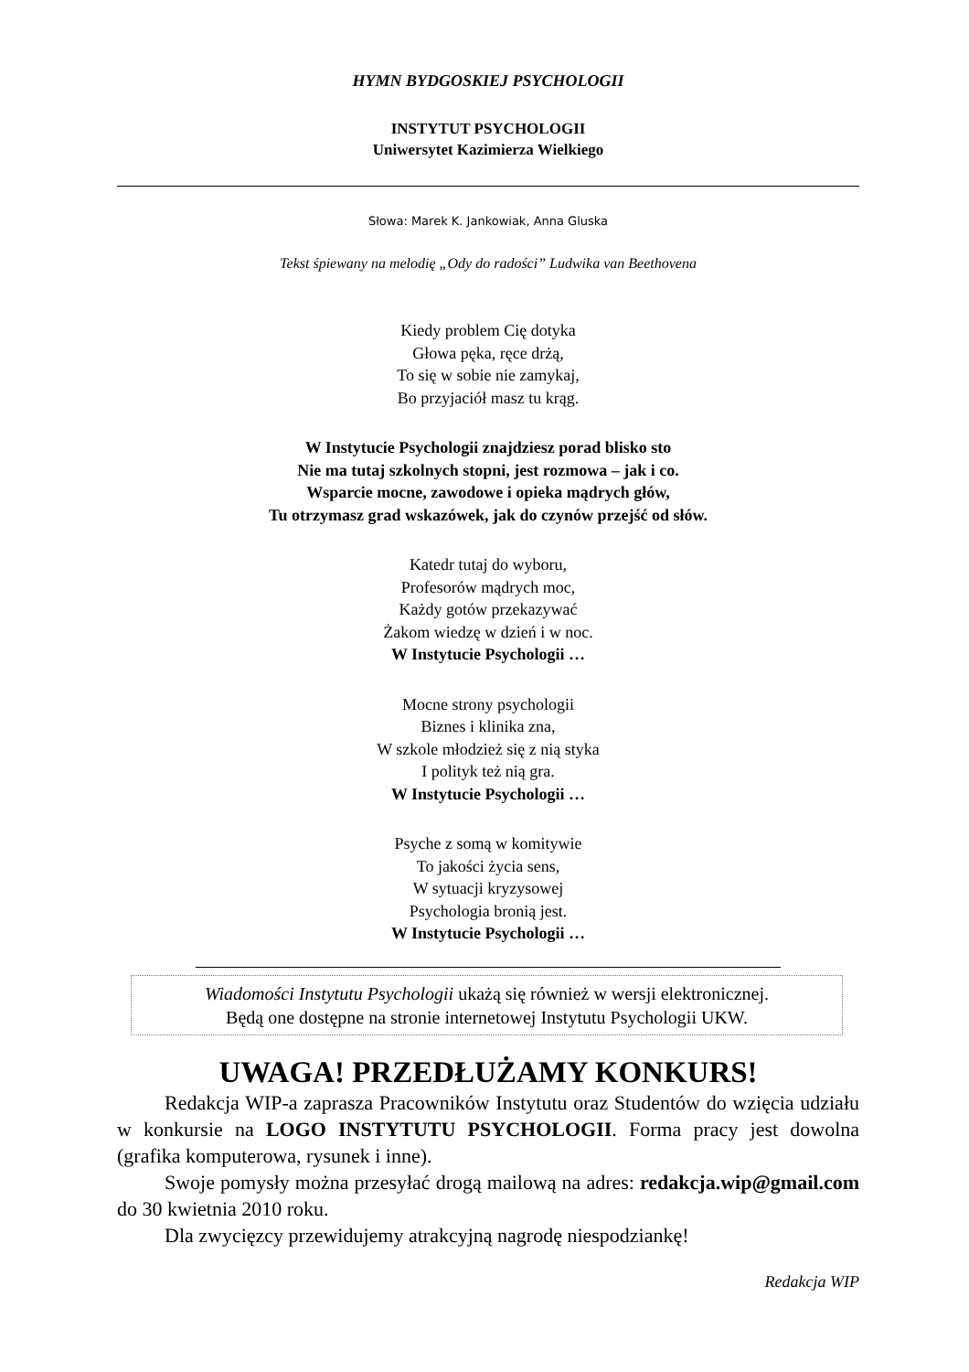HYMN BYDGOSKIEJ PSYCHOLOGII
INSTYTUT PSYCHOLOGII
Uniwersytet Kazimierza Wielkiego
Słowa: Marek K. Jankowiak, Anna Gluska
Tekst śpiewany na melodię „Ody do radości” Ludwika van Beethovena
Kiedy problem Cię dotyka
Głowa pęka, ręce drżą,
To się w sobie nie zamykaj,
Bo przyjaciół masz tu krąg.
W Instytucie Psychologii znajdziesz porad blisko sto
Nie ma tutaj szkolnych stopni, jest rozmowa – jak i co.
Wsparcie mocne, zawodowe i opieka mądrych głów,
Tu otrzymasz grad wskazówek, jak do czynów przejść od słów.
Katedr tutaj do wyboru,
Profesorów mądrych moc,
Każdy gotów przekazywać
Żakom wiedzę w dzień i w noc.
W Instytucie Psychologii …
Mocne strony psychologii
Biznes i klinika zna,
W szkole młodzież się z nią styka
I polityk też nią gra.
W Instytucie Psychologii …
Psyche z somą w komitywie
To jakości życia sens,
W sytuacji kryzysowej
Psychologia bronią jest.
W Instytucie Psychologii …
Wiadomości Instytutu Psychologii ukażą się również w wersji elektronicznej.
Będą one dostępne na stronie internetowej Instytutu Psychologii UKW.
UWAGA! PRZEDŁUŻAMY KONKURS!
Redakcja WIP-a zaprasza Pracowników Instytutu oraz Studentów do wzięcia udziału w konkursie na LOGO INSTYTUTU PSYCHOLOGII. Forma pracy jest dowolna (grafika komputerowa, rysunek i inne).
Swoje pomysły można przesyłać drogą mailową na adres: redakcja.wip@gmail.com do 30 kwietnia 2010 roku.
Dla zwycięzcy przewidujemy atrakcyjną nagrodę niespodziankę!
Redakcja WIP